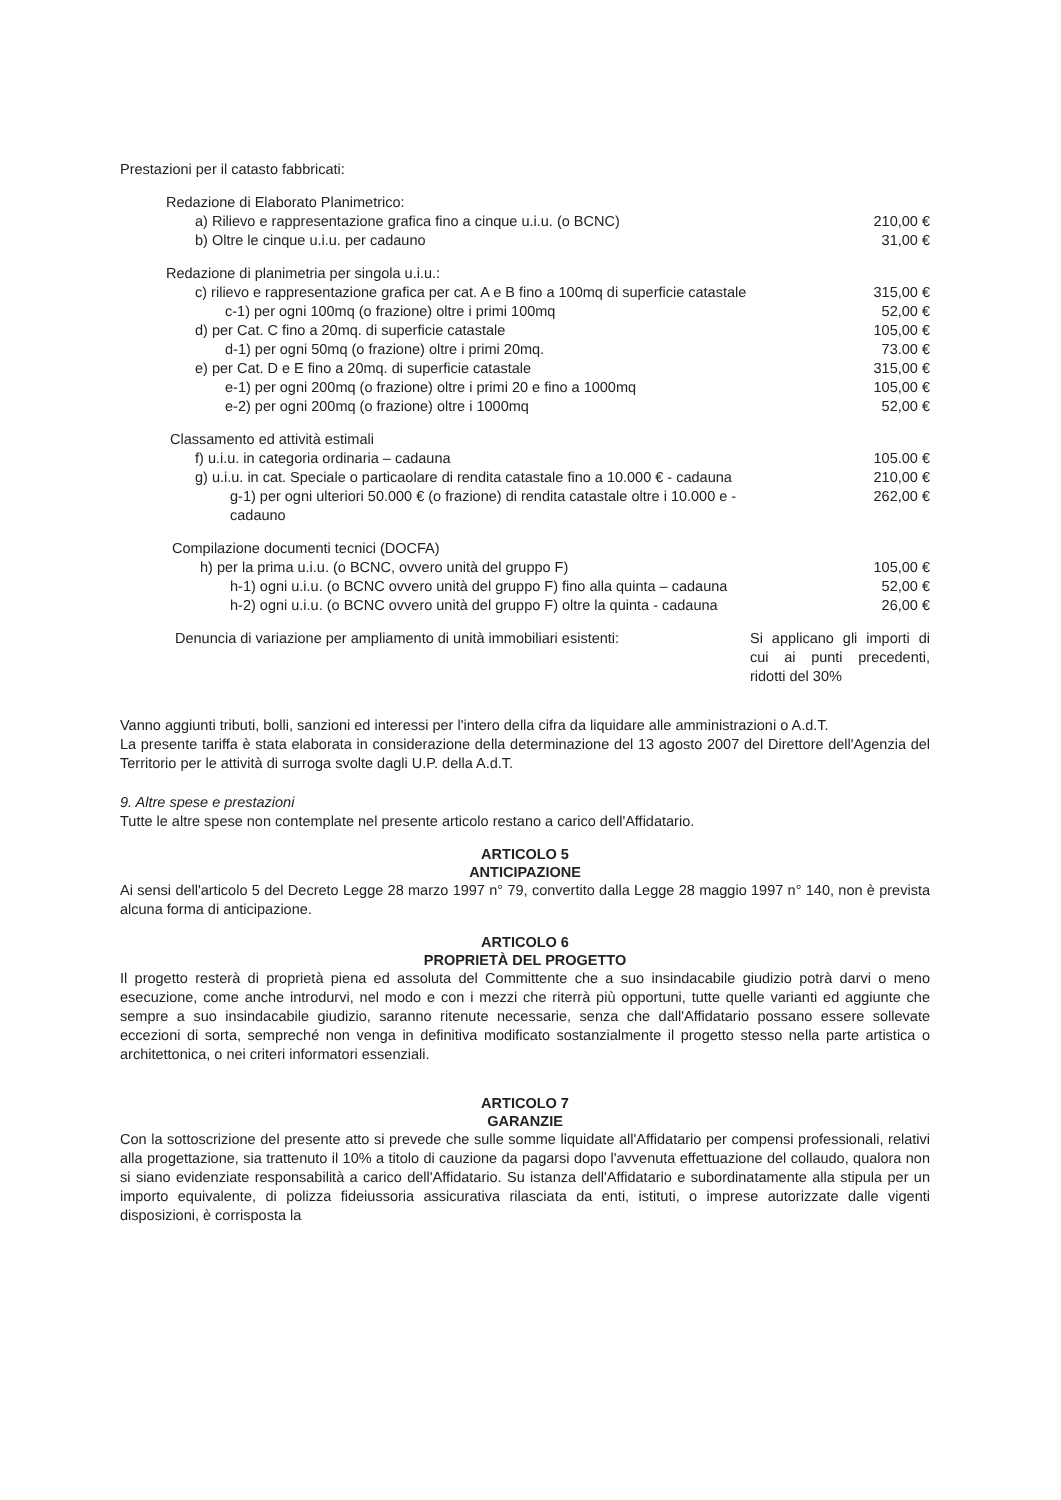Prestazioni per il catasto fabbricati:
| Redazione di Elaborato Planimetrico: | |
| a) Rilievo e rappresentazione grafica fino a cinque u.i.u. (o BCNC) | 210,00 € |
| b) Oltre le cinque u.i.u. per cadauno | 31,00 € |
| Redazione di planimetria per singola u.i.u.: | |
| c) rilievo e rappresentazione grafica per cat. A e B fino a 100mq di superficie catastale | 315,00 € |
| c-1) per ogni 100mq (o frazione) oltre i primi 100mq | 52,00 € |
| d) per Cat. C fino a 20mq. di superficie catastale | 105,00 € |
| d-1) per ogni 50mq (o frazione) oltre i primi 20mq. | 73.00 € |
| e) per Cat. D e E fino a 20mq. di superficie catastale | 315,00 € |
| e-1) per ogni 200mq (o frazione) oltre i primi 20 e fino a 1000mq | 105,00 € |
| e-2) per ogni 200mq (o frazione) oltre i 1000mq | 52,00 € |
| Classamento ed attività estimali | |
| f) u.i.u. in categoria ordinaria – cadauna | 105.00 € |
| g) u.i.u. in cat. Speciale o particaolare di rendita catastale fino a 10.000 € - cadauna | 210,00 € |
| g-1) per ogni ulteriori 50.000 € (o frazione) di rendita catastale oltre i 10.000 e - cadauno | 262,00 € |
| Compilazione documenti tecnici (DOCFA) | |
| h) per la prima u.i.u. (o BCNC, ovvero unità del gruppo F) | 105,00 € |
| h-1) ogni u.i.u. (o BCNC ovvero unità del gruppo F) fino alla quinta – cadauna | 52,00 € |
| h-2) ogni u.i.u. (o BCNC ovvero unità del gruppo F) oltre la quinta - cadauna | 26,00 € |
| Denuncia di variazione per ampliamento di unità immobiliari esistenti: | Si applicano gli importi di cui ai punti precedenti, ridotti del 30% |
Vanno aggiunti tributi, bolli, sanzioni ed interessi per l'intero della cifra da liquidare alle amministrazioni o A.d.T.
La presente tariffa è stata elaborata in considerazione della determinazione del 13 agosto 2007 del Direttore dell'Agenzia del Territorio per le attività di surroga svolte dagli U.P. della A.d.T.
9. Altre spese e prestazioni
Tutte le altre spese non contemplate nel presente articolo restano a carico dell'Affidatario.
ARTICOLO 5
ANTICIPAZIONE
Ai sensi dell'articolo 5 del Decreto Legge 28 marzo 1997 n° 79, convertito dalla Legge 28 maggio 1997 n° 140, non è prevista alcuna forma di anticipazione.
ARTICOLO 6
PROPRIETÀ DEL PROGETTO
Il progetto resterà di proprietà piena ed assoluta del Committente che a suo insindacabile giudizio potrà darvi o meno esecuzione, come anche introdurvi, nel modo e con i mezzi che riterrà più opportuni, tutte quelle varianti ed aggiunte che sempre a suo insindacabile giudizio, saranno ritenute necessarie, senza che dall'Affidatario possano essere sollevate eccezioni di sorta, sempreché non venga in definitiva modificato sostanzialmente il progetto stesso nella parte artistica o architettonica, o nei criteri informatori essenziali.
ARTICOLO 7
GARANZIE
Con la sottoscrizione del presente atto si prevede che sulle somme liquidate all'Affidatario per compensi professionali, relativi alla progettazione, sia trattenuto il 10% a titolo di cauzione da pagarsi dopo l'avvenuta effettuazione del collaudo, qualora non si siano evidenziate responsabilità a carico dell'Affidatario. Su istanza dell'Affidatario e subordinatamente alla stipula per un importo equivalente, di polizza fideiussoria assicurativa rilasciata da enti, istituti, o imprese autorizzate dalle vigenti disposizioni, è corrisposta la